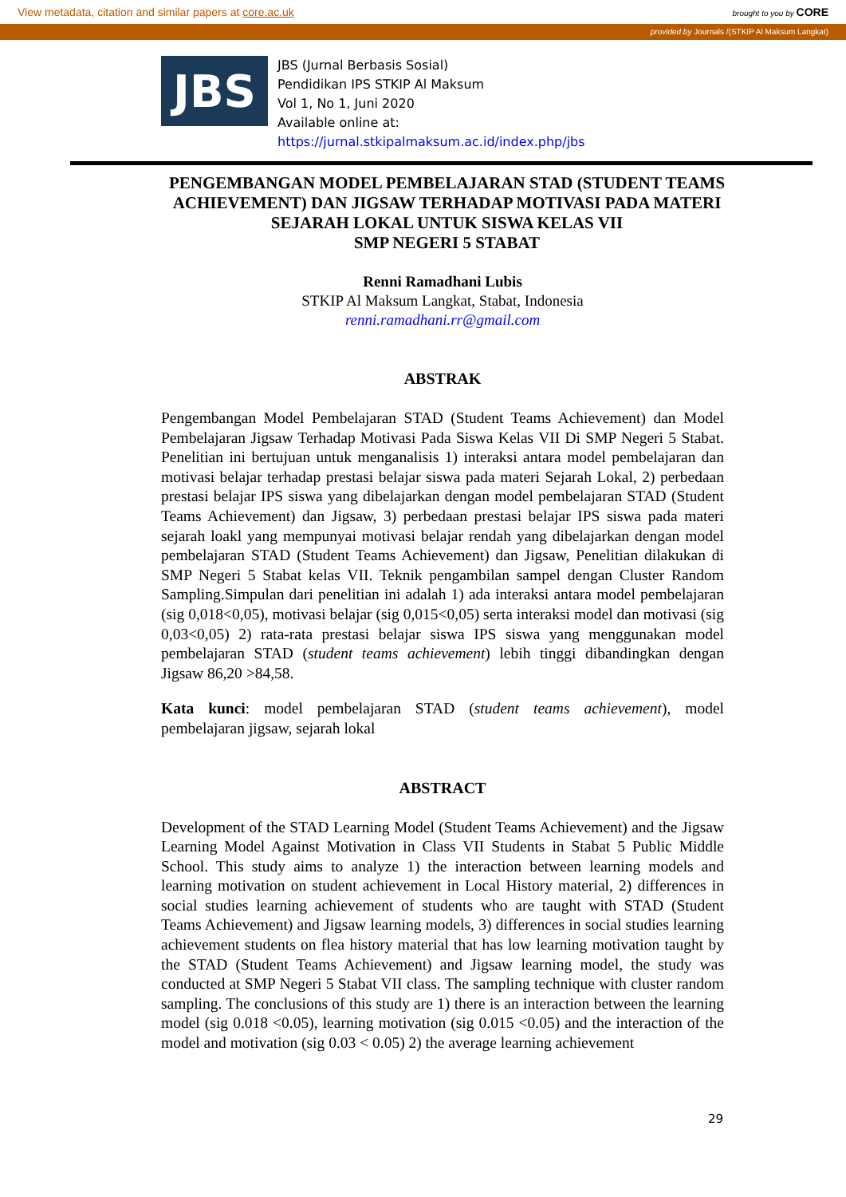View metadata, citation and similar papers at core.ac.uk brought to you by CORE
provided by Journals /(STKIP Al Maksum Langkat)
JBS
JBS (Jurnal Berbasis Sosial)
Pendidikan IPS STKIP Al Maksum
Vol 1, No 1, Juni 2020
Available online at:
https://jurnal.stkipalmaksum.ac.id/index.php/jbs
PENGEMBANGAN MODEL PEMBELAJARAN STAD (STUDENT TEAMS ACHIEVEMENT) DAN JIGSAW TERHADAP MOTIVASI PADA MATERI SEJARAH LOKAL UNTUK SISWA KELAS VII
SMP NEGERI 5 STABAT
Renni Ramadhani Lubis
STKIP Al Maksum Langkat, Stabat, Indonesia
renni.ramadhani.rr@gmail.com
ABSTRAK
Pengembangan Model Pembelajaran STAD (Student Teams Achievement) dan Model Pembelajaran Jigsaw Terhadap Motivasi Pada Siswa Kelas VII Di SMP Negeri 5 Stabat. Penelitian ini bertujuan untuk menganalisis 1) interaksi antara model pembelajaran dan motivasi belajar terhadap prestasi belajar siswa pada materi Sejarah Lokal, 2) perbedaan prestasi belajar IPS siswa yang dibelajarkan dengan model pembelajaran STAD (Student Teams Achievement) dan Jigsaw, 3) perbedaan prestasi belajar IPS siswa pada materi sejarah loakl yang mempunyai motivasi belajar rendah yang dibelajarkan dengan model pembelajaran STAD (Student Teams Achievement) dan Jigsaw, Penelitian dilakukan di SMP Negeri 5 Stabat kelas VII. Teknik pengambilan sampel dengan Cluster Random Sampling.Simpulan dari penelitian ini adalah 1) ada interaksi antara model pembelajaran (sig 0,018<0,05), motivasi belajar (sig 0,015<0,05) serta interaksi model dan motivasi (sig 0,03<0,05) 2) rata-rata prestasi belajar siswa IPS siswa yang menggunakan model pembelajaran STAD (student teams achievement) lebih tinggi dibandingkan dengan Jigsaw 86,20 >84,58.
Kata kunci: model pembelajaran STAD (student teams achievement), model pembelajaran jigsaw, sejarah lokal
ABSTRACT
Development of the STAD Learning Model (Student Teams Achievement) and the Jigsaw Learning Model Against Motivation in Class VII Students in Stabat 5 Public Middle School. This study aims to analyze 1) the interaction between learning models and learning motivation on student achievement in Local History material, 2) differences in social studies learning achievement of students who are taught with STAD (Student Teams Achievement) and Jigsaw learning models, 3) differences in social studies learning achievement students on flea history material that has low learning motivation taught by the STAD (Student Teams Achievement) and Jigsaw learning model, the study was conducted at SMP Negeri 5 Stabat VII class. The sampling technique with cluster random sampling. The conclusions of this study are 1) there is an interaction between the learning model (sig 0.018 <0.05), learning motivation (sig 0.015 <0.05) and the interaction of the model and motivation (sig 0.03 < 0.05) 2) the average learning achievement
29